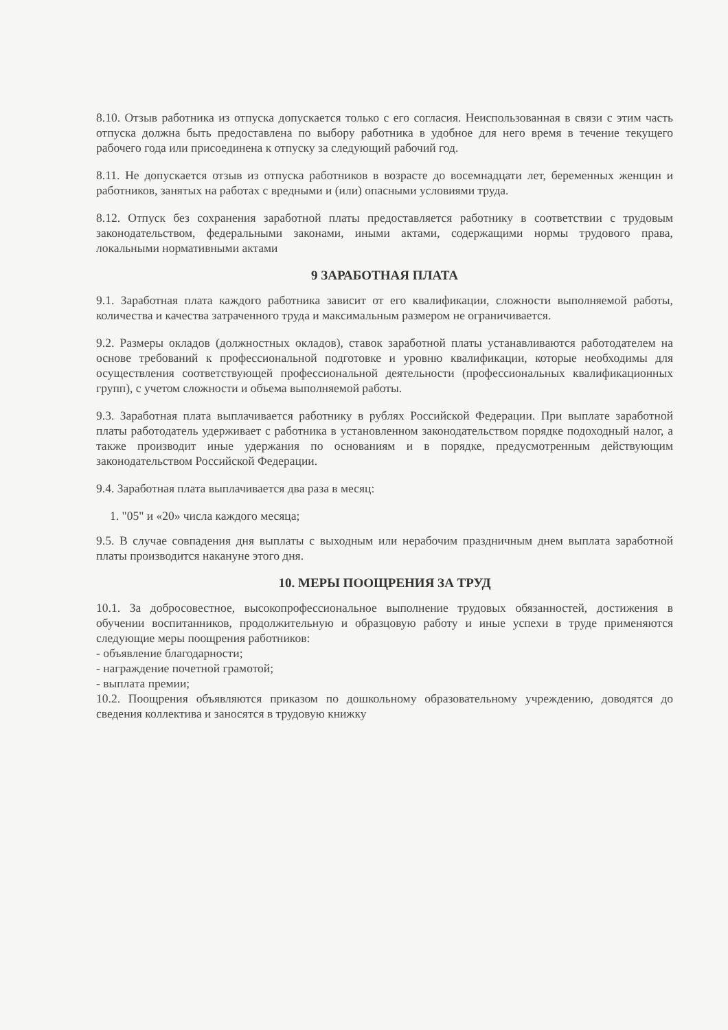8.10. Отзыв работника из отпуска допускается только с его согласия. Неиспользованная в связи с этим часть отпуска должна быть предоставлена по выбору работника в удобное для него время в течение текущего рабочего года или присоединена к отпуску за следующий рабочий год.
8.11. Не допускается отзыв из отпуска работников в возрасте до восемнадцати лет, беременных женщин и работников, занятых на работах с вредными и (или) опасными условиями труда.
8.12. Отпуск без сохранения заработной платы предоставляется работнику в соответствии с трудовым законодательством, федеральными законами, иными актами, содержащими нормы трудового права, локальными нормативными актами
9 ЗАРАБОТНАЯ ПЛАТА
9.1. Заработная плата каждого работника зависит от его квалификации, сложности выполняемой работы, количества и качества затраченного труда и максимальным размером не ограничивается.
9.2. Размеры окладов (должностных окладов), ставок заработной платы устанавливаются работодателем на основе требований к профессиональной подготовке и уровню квалификации, которые необходимы для осуществления соответствующей профессиональной деятельности (профессиональных квалификационных групп), с учетом сложности и объема выполняемой работы.
9.3. Заработная плата выплачивается работнику в рублях Российской Федерации. При выплате заработной платы работодатель удерживает с работника в установленном законодательством порядке подоходный налог, а также производит иные удержания по основаниям и в порядке, предусмотренным действующим законодательством Российской Федерации.
9.4. Заработная плата выплачивается два раза в месяц:
1. "05" и «20» числа каждого месяца;
9.5. В случае совпадения дня выплаты с выходным или нерабочим праздничным днем выплата заработной платы производится накануне этого дня.
10. МЕРЫ ПООЩРЕНИЯ ЗА ТРУД
10.1. За добросовестное, высокопрофессиональное выполнение трудовых обязанностей, достижения в обучении воспитанников, продолжительную и образцовую работу и иные успехи в труде применяются следующие меры поощрения работников:
- объявление благодарности;
- награждение почетной грамотой;
- выплата премии;
10.2. Поощрения объявляются приказом по дошкольному образовательному учреждению, доводятся до сведения коллектива и заносятся в трудовую книжку